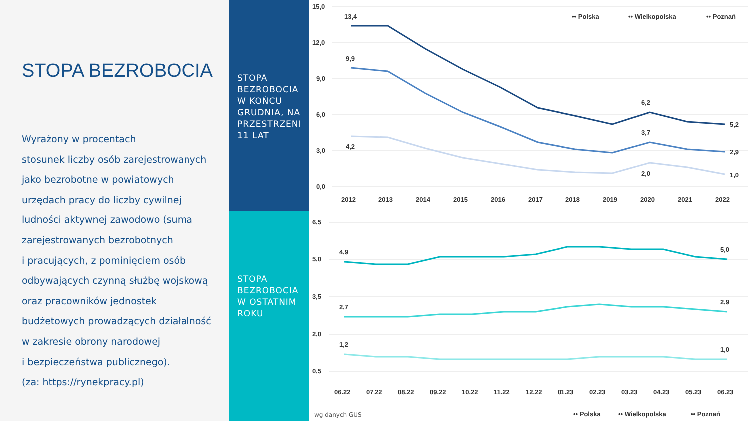STOPA BEZROBOCIA
Wyrażony w procentach
stosunek liczby osób zarejestrowanych
jako bezrobotne w powiatowych
urzędach pracy do liczby cywilnej
ludności aktywnej zawodowo (suma
zarejestrowanych bezrobotnych
i pracujących, z pominięciem osób
odbywających czynną służbę wojskową
oraz pracowników jednostek
budżetowych prowadzących działalność
w zakresie obrony narodowej
i bezpieczeństwa publicznego).
(za: https://rynekpracy.pl)
STOPA BEZROBOCIA W KOŃCU GRUDNIA, NA PRZESTRZENI 11 LAT
STOPA BEZROBOCIA W OSTATNIM ROKU
15,0
12,0
9,0
6,0
3,0
0,0
13,4
9,9
4,2
6,2
3,7
2,0
5,2
2,9
1,0
2012
2013
2014
2015
2016
2017
2018
2019
2020
2021
2022
•• Polska
•• Wielkopolska
•• Poznań
6,5
5,0
3,5
2,0
0,5
4,9
2,7
1,2
5,0
2,9
1,0
06.22
07.22
08.22
09.22
10.22
11.22
12.22
01.23
02.23
03.23
04.23
05.23
06.23
•• Polska
•• Wielkopolska
•• Poznań
wg danych GUS